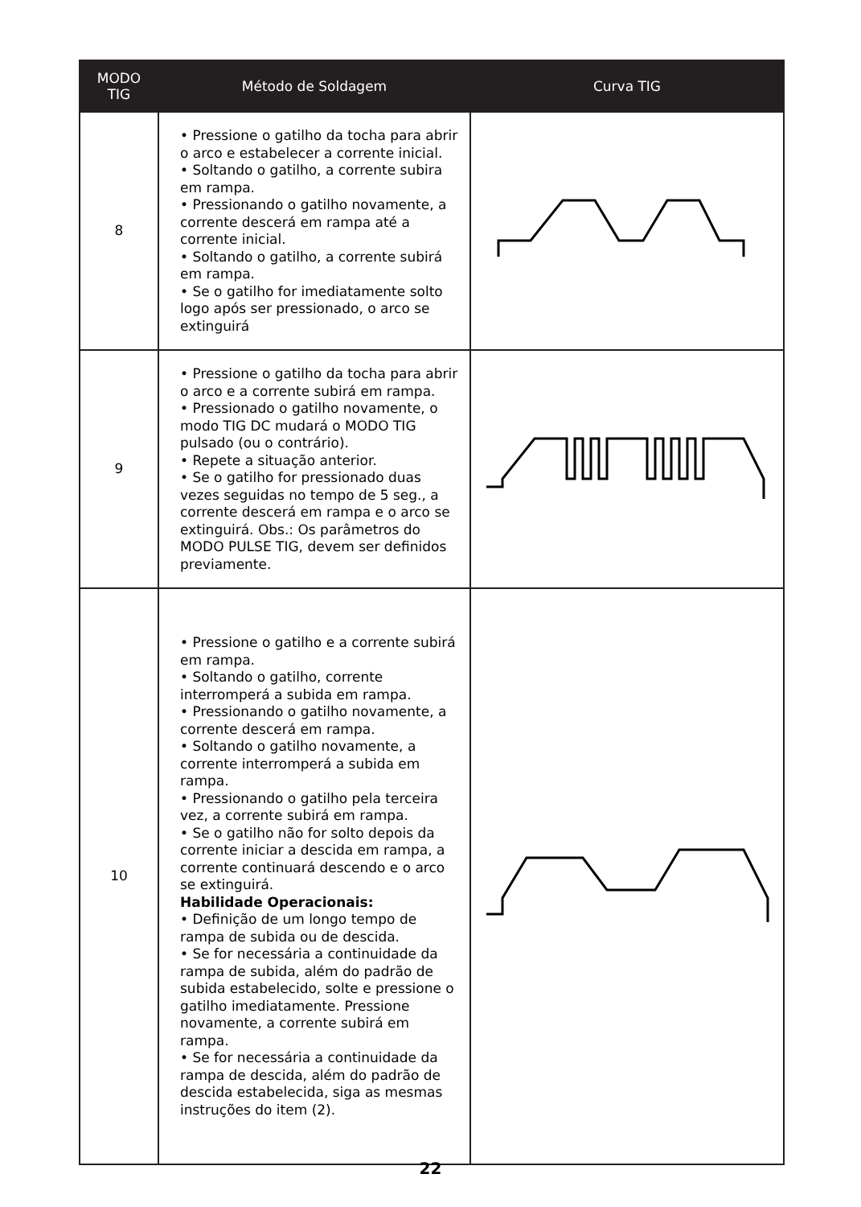| MODO TIG | Método de Soldagem | Curva TIG |
| --- | --- | --- |
| 8 | • Pressione o gatilho da tocha para abrir o arco e estabelecer a corrente inicial. • Soltando o gatilho, a corrente subira em rampa. • Pressionando o gatilho novamente, a corrente descerá em rampa até a corrente inicial. • Soltando o gatilho, a corrente subirá em rampa. • Se o gatilho for imediatamente solto logo após ser pressionado, o arco se extinguirá | |
| 9 | • Pressione o gatilho da tocha para abrir o arco e a corrente subirá em rampa. • Pressionado o gatilho novamente, o modo TIG DC mudará o MODO TIG pulsado (ou o contrário). • Repete a situação anterior. • Se o gatilho for pressionado duas vezes seguidas no tempo de 5 seg., a corrente descerá em rampa e o arco se extinguirá. Obs.: Os parâmetros do MODO PULSE TIG, devem ser definidos previamente. | |
| 10 | • Pressione o gatilho e a corrente subirá em rampa. • Soltando o gatilho, corrente interromperá a subida em rampa. • Pressionando o gatilho novamente, a corrente descerá em rampa. • Soltando o gatilho novamente, a corrente interromperá a subida em rampa. • Pressionando o gatilho pela terceira vez, a corrente subirá em rampa. • Se o gatilho não for solto depois da corrente iniciar a descida em rampa, a corrente continuará descendo e o arco se extinguirá. Habilidade Operacionais: • Definição de um longo tempo de rampa de subida ou de descida. • Se for necessária a continuidade da rampa de subida, além do padrão de subida estabelecido, solte e pressione o gatilho imediatamente. Pressione novamente, a corrente subirá em rampa. • Se for necessária a continuidade da rampa de descida, além do padrão de descida estabelecida, siga as mesmas instruções do item (2). | |
22